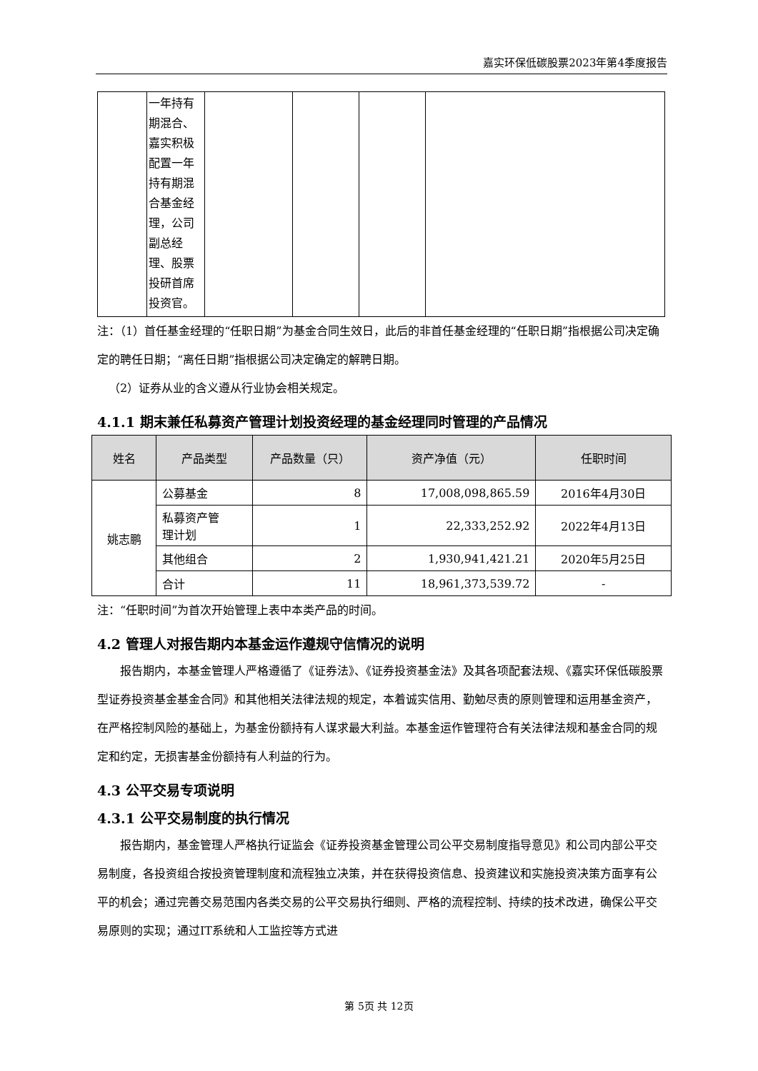嘉实环保低碳股票2023年第4季度报告
| | 一年持有期混合、嘉实积极配置一年持有期混合基金经理，公司副总经理、股票投研首席投资官。 | | | | |
注：（1）首任基金经理的“任职日期”为基金合同生效日，此后的非首任基金经理的“任职日期”指根据公司决定确定的聘任日期；“离任日期”指根据公司决定确定的解聘日期。
 （2）证券从业的含义遵从行业协会相关规定。
4.1.1 期末兼任私募资产管理计划投资经理的基金经理同时管理的产品情况
| 姓名 | 产品类型 | 产品数量（只） | 资产净值（元） | 任职时间 |
| --- | --- | --- | --- | --- |
| 姚志鹏 | 公募基金 | 8 | 17,008,098,865.59 | 2016年4月30日 |
| | 私募资产管 理计划 | 1 | 22,333,252.92 | 2022年4月13日 |
| | 其他组合 | 2 | 1,930,941,421.21 | 2020年5月25日 |
| | 合计 | 11 | 18,961,373,539.72 | - |
注：“任职时间”为首次开始管理上表中本类产品的时间。
4.2 管理人对报告期内本基金运作遵规守信情况的说明
  报告期内，本基金管理人严格遵循了《证券法》、《证券投资基金法》及其各项配套法规、《嘉实环保低碳股票型证券投资基金基金合同》和其他相关法律法规的规定，本着诚实信用、勤勉尽责的原则管理和运用基金资产，在严格控制风险的基础上，为基金份额持有人谋求最大利益。本基金运作管理符合有关法律法规和基金合同的规定和约定，无损害基金份额持有人利益的行为。
4.3 公平交易专项说明
4.3.1 公平交易制度的执行情况
  报告期内，基金管理人严格执行证监会《证券投资基金管理公司公平交易制度指导意见》和公司内部公平交易制度，各投资组合按投资管理制度和流程独立决策，并在获得投资信息、投资建议和实施投资决策方面享有公平的机会；通过完善交易范围内各类交易的公平交易执行细则、严格的流程控制、持续的技术改进，确保公平交易原则的实现；通过IT系统和人工监控等方式进
第 5页 共 12页